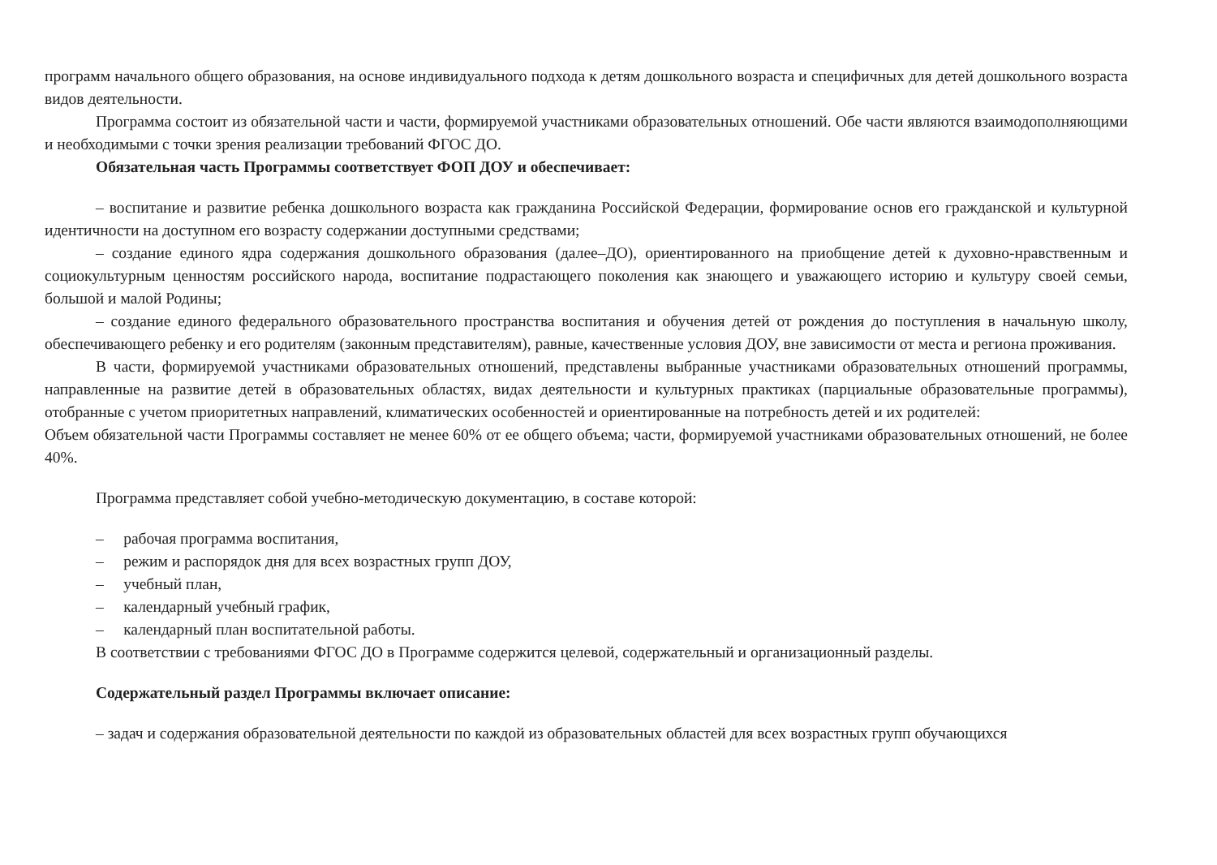программ начального общего образования, на основе индивидуального подхода к детям дошкольного возраста и специфичных для детей дошкольного возраста видов деятельности.
Программа состоит из обязательной части и части, формируемой участниками образовательных отношений. Обе части являются взаимодополняющими и необходимыми с точки зрения реализации требований ФГОС ДО.
Обязательная часть Программы соответствует ФОП ДОУ и обеспечивает:
– воспитание и развитие ребенка дошкольного возраста как гражданина Российской Федерации, формирование основ его гражданской и культурной идентичности на доступном его возрасту содержании доступными средствами;
– создание единого ядра содержания дошкольного образования (далее–ДО), ориентированного на приобщение детей к духовно-нравственным и социокультурным ценностям российского народа, воспитание подрастающего поколения как знающего и уважающего историю и культуру своей семьи, большой и малой Родины;
– создание единого федерального образовательного пространства воспитания и обучения детей от рождения до поступления в начальную школу, обеспечивающего ребенку и его родителям (законным представителям), равные, качественные условия ДОУ, вне зависимости от места и региона проживания.
В части, формируемой участниками образовательных отношений, представлены выбранные участниками образовательных отношений программы, направленные на развитие детей в образовательных областях, видах деятельности и культурных практиках (парциальные образовательные программы), отобранные с учетом приоритетных направлений, климатических особенностей и ориентированные на потребность детей и их родителей:
Объем обязательной части Программы составляет не менее 60% от ее общего объема; части, формируемой участниками образовательных отношений, не более 40%.
Программа представляет собой учебно-методическую документацию, в составе которой:
– рабочая программа воспитания,
– режим и распорядок дня для всех возрастных групп ДОУ,
– учебный план,
– календарный учебный график,
– календарный план воспитательной работы.
В соответствии с требованиями ФГОС ДО в Программе содержится целевой, содержательный и организационный разделы.
Содержательный раздел Программы включает описание:
– задач и содержания образовательной деятельности по каждой из образовательных областей для всех возрастных групп обучающихся